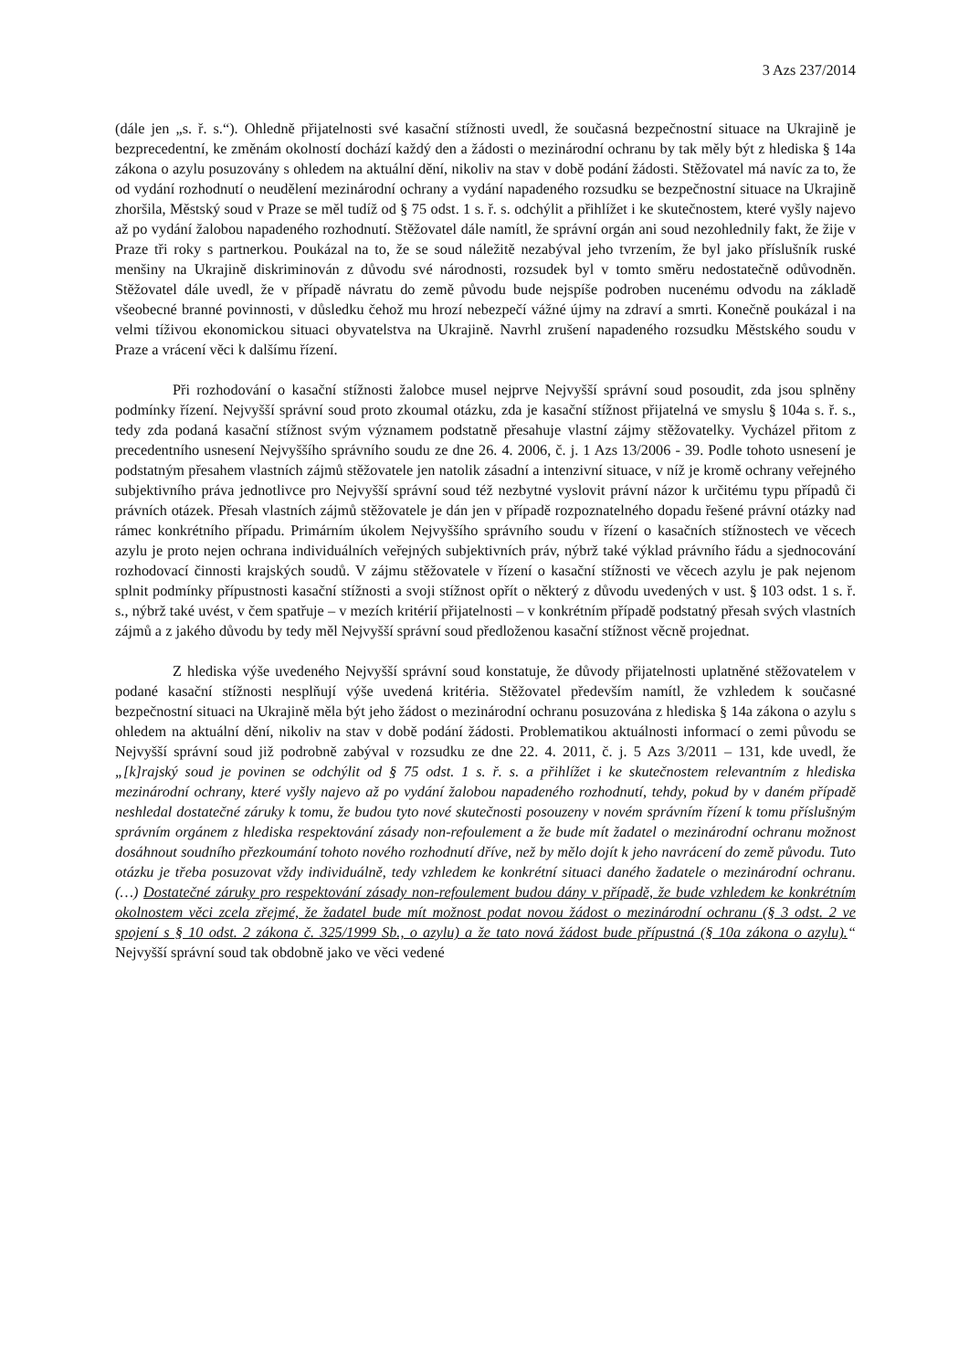3 Azs 237/2014
(dále jen „s. ř. s.“). Ohledně přijatelnosti své kasační stížnosti uvedl, že současná bezpečnostní situace na Ukrajině je bezprecedentní, ke změnám okolností dochází každý den a žádosti o mezinárodní ochranu by tak měly být z hlediska § 14a zákona o azylu posuzovány s ohledem na aktuální dění, nikoliv na stav v době podání žádosti. Stěžovatel má navíc za to, že od vydání rozhodnutí o neudělení mezinárodní ochrany a vydání napadeného rozsudku se bezpečnostní situace na Ukrajině zhoršila, Městský soud v Praze se měl tudíž od § 75 odst. 1 s. ř. s. odchýlit a přihlížet i ke skutečnostem, které vyšly najevo až po vydání žalobou napadeného rozhodnutí. Stěžovatel dále namítl, že správní orgán ani soud nezohlednily fakt, že žije v Praze tři roky s partnerkou. Poukázal na to, že se soud náležitě nezabýval jeho tvrzením, že byl jako příslušník ruské menšiny na Ukrajině diskriminován z důvodu své národnosti, rozsudek byl v tomto směru nedostatečně odůvodněn. Stěžovatel dále uvedl, že v případě návratu do země původu bude nejspíše podroben nucenému odvodu na základě všeobecné branné povinnosti, v důsledku čehož mu hrozí nebezpečí vážné újmy na zdraví a smrti. Konečně poukázal i na velmi tíživou ekonomickou situaci obyvatelstva na Ukrajině. Navrhl zrušení napadeného rozsudku Městského soudu v Praze a vrácení věci k dalšímu řízení.
Při rozhodování o kasační stížnosti žalobce musel nejprve Nejvyšší správní soud posoudit, zda jsou splněny podmínky řízení. Nejvyšší správní soud proto zkoumal otázku, zda je kasační stížnost přijatelná ve smyslu § 104a s. ř. s., tedy zda podaná kasační stížnost svým významem podstatně přesahuje vlastní zájmy stěžovatelky. Vycházel přitom z precedentního usnesení Nejvyššího správního soudu ze dne 26. 4. 2006, č. j. 1 Azs 13/2006 - 39. Podle tohoto usnesení je podstatným přesahem vlastních zájmů stěžovatele jen natolik zásadní a intenzivní situace, v níž je kromě ochrany veřejného subjektivního práva jednotlivce pro Nejvyšší správní soud též nezbytné vyslovit právní názor k určitému typu případů či právních otázek. Přesah vlastních zájmů stěžovatele je dán jen v případě rozpoznatelného dopadu řešené právní otázky nad rámec konkrétního případu. Primárním úkolem Nejvyššího správního soudu v řízení o kasačních stížnostech ve věcech azylu je proto nejen ochrana individuálních veřejných subjektivních práv, nýbrž také výklad právního řádu a sjednocování rozhodovací činnosti krajských soudů. V zájmu stěžovatele v řízení o kasační stížnosti ve věcech azylu je pak nejenom splnit podmínky přípustnosti kasační stížnosti a svoji stížnost opřít o některý z důvodu uvedených v ust. § 103 odst. 1 s. ř. s., nýbrž také uvést, v čem spatřuje – v mezích kritérií přijatelnosti – v konkrétním případě podstatný přesah svých vlastních zájmů a z jakého důvodu by tedy měl Nejvyšší správní soud předloženou kasační stížnost věcně projednat.
Z hlediska výše uvedeného Nejvyšší správní soud konstatuje, že důvody přijatelnosti uplatněné stěžovatelem v podané kasační stížnosti nesplňují výše uvedená kritéria. Stěžovatel především namítl, že vzhledem k současné bezpečnostní situaci na Ukrajině měla být jeho žádost o mezinárodní ochranu posuzována z hlediska § 14a zákona o azylu s ohledem na aktuální dění, nikoliv na stav v době podání žádosti. Problematikou aktuálnosti informací o zemi původu se Nejvyšší správní soud již podrobně zabýval v rozsudku ze dne 22. 4. 2011, č. j. 5 Azs 3/2011 – 131, kde uvedl, že „[k]rajský soud je povinen se odchýlit od § 75 odst. 1 s. ř. s. a přihlížet i ke skutečnostem relevantním z hlediska mezinárodní ochrany, které vyšly najevo až po vydání žalobou napadeného rozhodnutí, tehdy, pokud by v daném případě neshledal dostatečné záruky k tomu, že budou tyto nové skutečnosti posouzeny v novém správním řízení k tomu příslušným správním orgánem z hlediska respektování zásady non-refoulement a že bude mít žadatel o mezinárodní ochranu možnost dosáhnout soudního přezkoumání tohoto nového rozhodnutí dříve, než by mělo dojít k jeho navrácení do země původu. Tuto otázku je třeba posuzovat vždy individuálně, tedy vzhledem ke konkrétní situaci daného žadatele o mezinárodní ochranu. (…) Dostatečné záruky pro respektování zásady non-refoulement budou dány v případě, že bude vzhledem ke konkrétním okolnostem věci zcela zřejmé, že žadatel bude mít možnost podat novou žádost o mezinárodní ochranu (§ 3 odst. 2 ve spojení s § 10 odst. 2 zákona č. 325/1999 Sb., o azylu) a že tato nová žádost bude přípustná (§ 10a zákona o azylu).“ Nejvyšší správní soud tak obdobně jako ve věci vedené